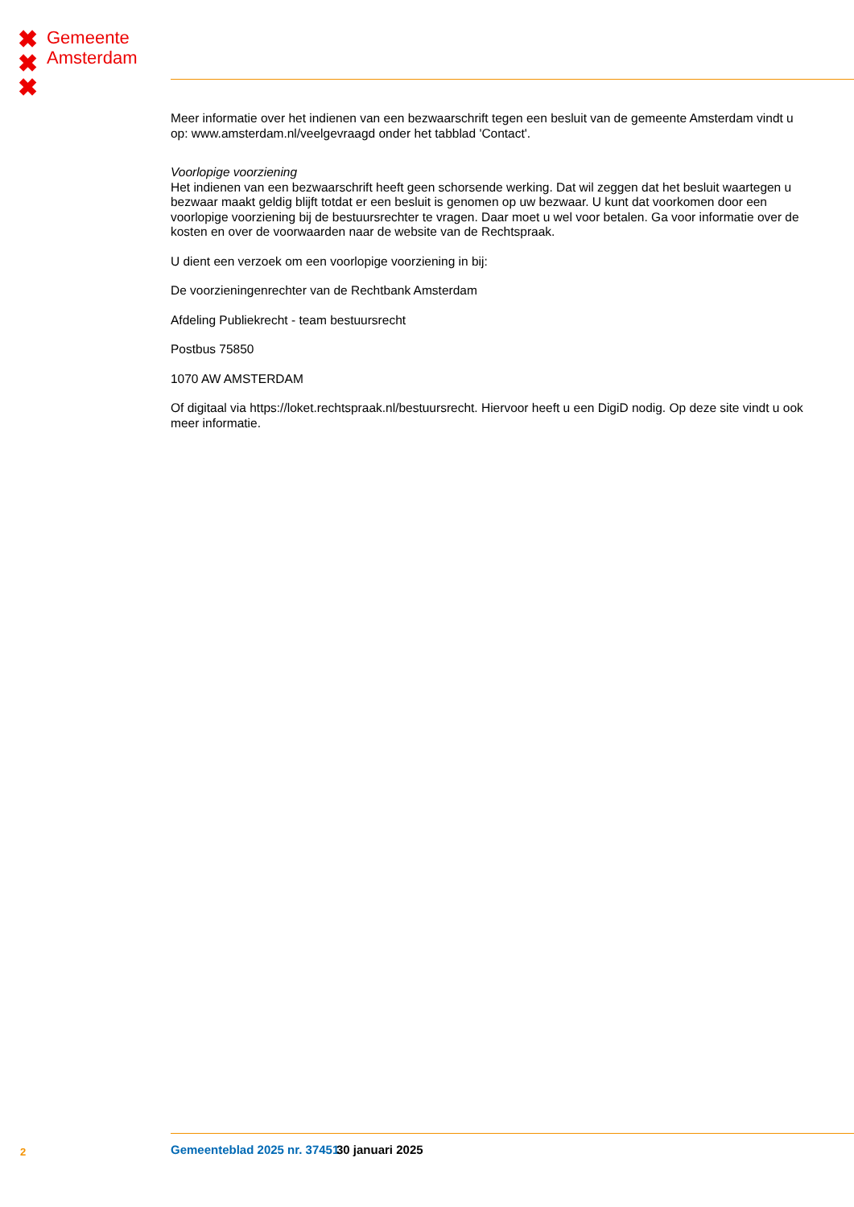✖
✖
✖
Gemeente
Amsterdam
Meer informatie over het indienen van een bezwaarschrift tegen een besluit van de gemeente Amsterdam vindt u op: www.amsterdam.nl/veelgevraagd onder het tabblad 'Contact'.
Voorlopige voorziening
Het indienen van een bezwaarschrift heeft geen schorsende werking. Dat wil zeggen dat het besluit waartegen u bezwaar maakt geldig blijft totdat er een besluit is genomen op uw bezwaar. U kunt dat voorkomen door een voorlopige voorziening bij de bestuursrechter te vragen. Daar moet u wel voor betalen. Ga voor informatie over de kosten en over de voorwaarden naar de website van de Rechtspraak.
U dient een verzoek om een voorlopige voorziening in bij:
De voorzieningenrechter van de Rechtbank Amsterdam
Afdeling Publiekrecht - team bestuursrecht
Postbus 75850
1070 AW AMSTERDAM
Of digitaal via https://loket.rechtspraak.nl/bestuursrecht. Hiervoor heeft u een DigiD nodig. Op deze site vindt u ook meer informatie.
2 Gemeenteblad 2025 nr. 37451 30 januari 2025